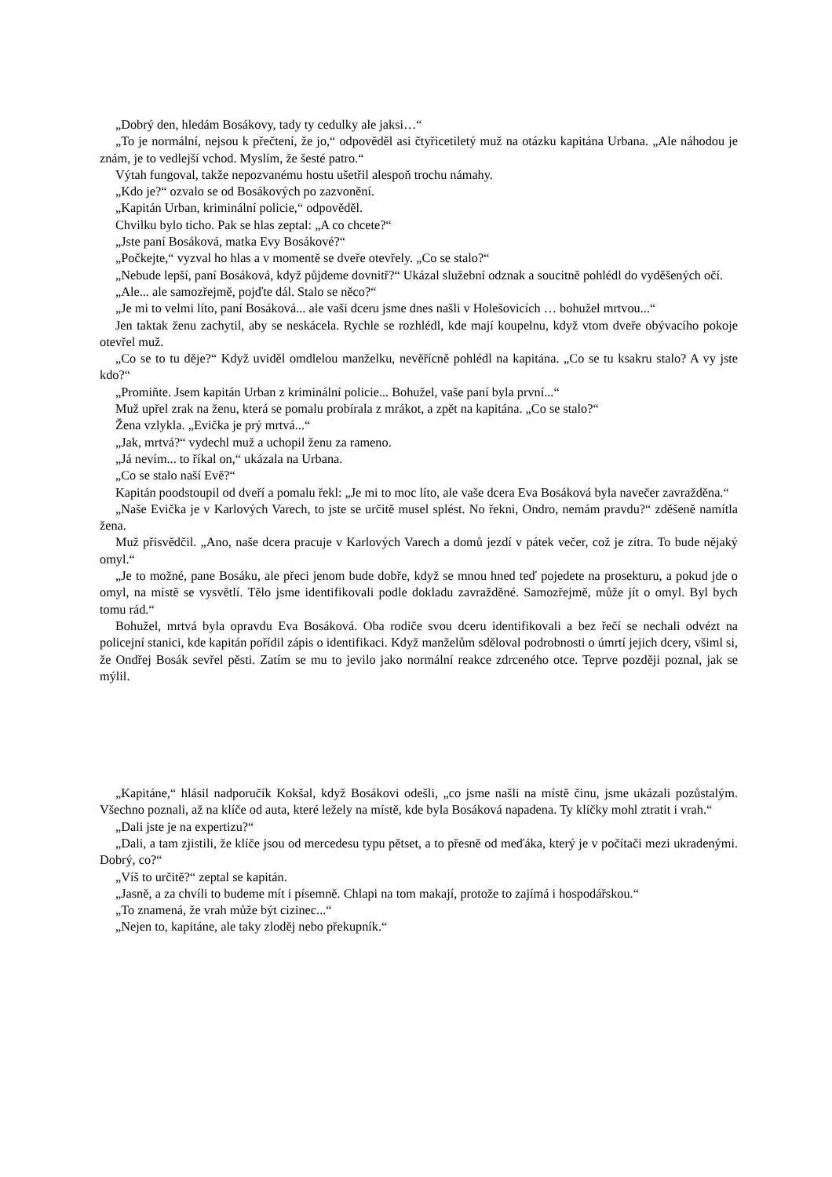„Dobrý den, hledám Bosákovy, tady ty cedulky ale jaksi…“
„To je normální, nejsou k přečtení, že jo,“ odpověděl asi čtyřicetiletý muž na otázku kapitána Urbana. „Ale náhodou je znám, je to vedlejší vchod. Myslím, že šesté patro.“
Výtah fungoval, takže nepozvanému hostu ušetřil alespoň trochu námahy.
„Kdo je?“ ozvalo se od Bosákových po zazvonění.
„Kapitán Urban, kriminální policie,“ odpověděl.
Chvilku bylo ticho. Pak se hlas zeptal: „A co chcete?“
„Jste paní Bosáková, matka Evy Bosákové?“
„Počkejte,“ vyzval ho hlas a v momentě se dveře otevřely. „Co se stalo?“
„Nebude lepší, paní Bosáková, když půjdeme dovnitř?“ Ukázal služební odznak a soucitně pohlédl do vyděšených očí.
„Ale... ale samozřejmě, pojďte dál. Stalo se něco?“
„Je mi to velmi líto, paní Bosáková... ale vaši dceru jsme dnes našli v Holešovicích … bohužel mrtvou...“
Jen taktak ženu zachytil, aby se neskácela. Rychle se rozhlédl, kde mají koupelnu, když vtom dveře obývacího pokoje otevřel muž.
„Co se to tu děje?“ Když uviděl omdlelou manželku, nevěřícně pohlédl na kapitána. „Co se tu ksakru stalo? A vy jste kdo?“
„Promiňte. Jsem kapitán Urban z kriminální policie... Bohužel, vaše paní byla první...“
Muž upřel zrak na ženu, která se pomalu probírala z mrákot, a zpět na kapitána. „Co se stalo?“
Žena vzlykla. „Evička je prý mrtvá...“
„Jak, mrtvá?“ vydechl muž a uchopil ženu za rameno.
„Já nevím... to říkal on,“ ukázala na Urbana.
„Co se stalo naší Evě?“
Kapitán poodstoupil od dveří a pomalu řekl: „Je mi to moc líto, ale vaše dcera Eva Bosáková byla navečer zavražděna.“
„Naše Evička je v Karlových Varech, to jste se určitě musel splést. No řekni, Ondro, nemám pravdu?“ zděšeně namítla žena.
Muž přisvědčil. „Ano, naše dcera pracuje v Karlových Varech a domů jezdí v pátek večer, což je zítra. To bude nějaký omyl.“
„Je to možné, pane Bosáku, ale přeci jenom bude dobře, když se mnou hned teď pojedete na prosekturu, a pokud jde o omyl, na místě se vysvětlí. Tělo jsme identifikovali podle dokladu zavražděné. Samozřejmě, může jít o omyl. Byl bych tomu rád.“
Bohužel, mrtvá byla opravdu Eva Bosáková. Oba rodiče svou dceru identifikovali a bez řečí se nechali odvézt na policejní stanici, kde kapitán pořídil zápis o identifikaci. Když manželům sděloval podrobnosti o úmrtí jejich dcery, všiml si, že Ondřej Bosák sevřel pěsti. Zatím se mu to jevilo jako normální reakce zdrceného otce. Teprve později poznal, jak se mýlil.
„Kapitáne,“ hlásil nadporučík Kokšal, když Bosákovi odešli, „co jsme našli na místě činu, jsme ukázali pozůstalým. Všechno poznali, až na klíče od auta, které ležely na místě, kde byla Bosáková napadena. Ty klíčky mohl ztratit i vrah.“
„Dali jste je na expertizu?“
„Dali, a tam zjistili, že klíče jsou od mercedesu typu pětset, a to přesně od meďáka, který je v počítači mezi ukradenými. Dobrý, co?“
„Víš to určitě?“ zeptal se kapitán.
„Jasně, a za chvíli to budeme mít i písemně. Chlapi na tom makají, protože to zajímá i hospodářskou.“
„To znamená, že vrah může být cizinec...“
„Nejen to, kapitáne, ale taky zloděj nebo překupník.“